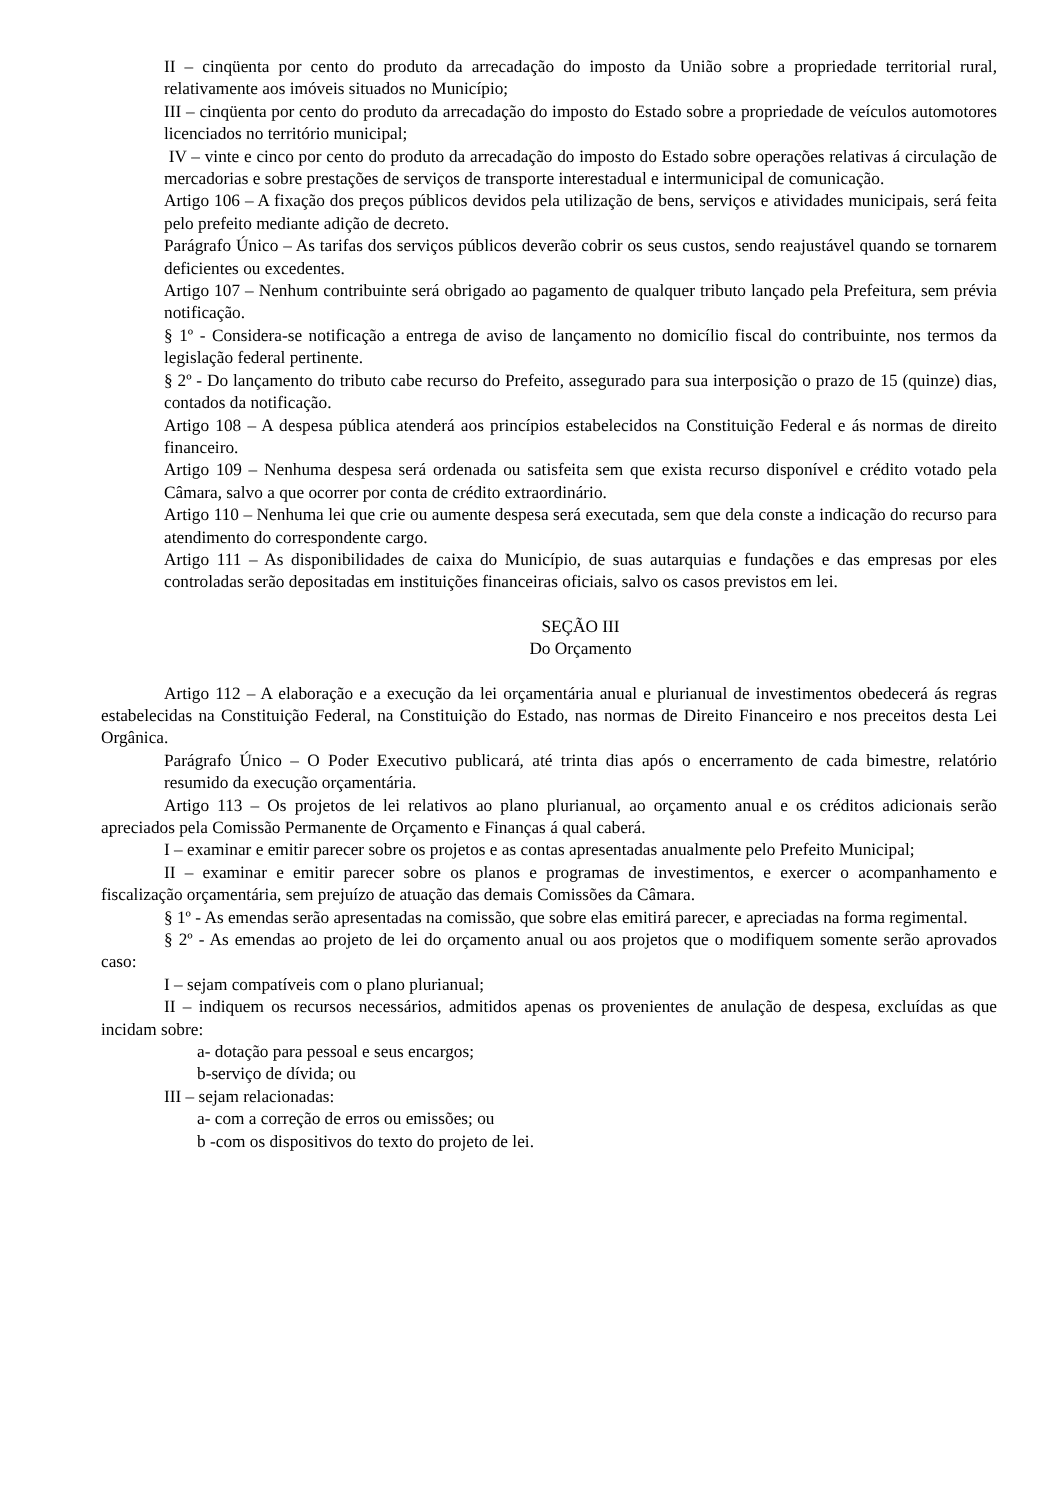II – cinqüenta por cento do produto da arrecadação do imposto da União sobre a propriedade territorial rural, relativamente aos imóveis situados no Município;
III – cinqüenta por cento do produto da arrecadação do imposto do Estado sobre a propriedade de veículos automotores licenciados no território municipal;
IV – vinte e cinco por cento do produto da arrecadação do imposto do Estado sobre operações relativas á circulação de mercadorias e sobre prestações de serviços de transporte interestadual e intermunicipal de comunicação.
Artigo 106 – A fixação dos preços públicos devidos pela utilização de bens, serviços e atividades municipais, será feita pelo prefeito mediante adição de decreto.
Parágrafo Único – As tarifas dos serviços públicos deverão cobrir os seus custos, sendo reajustável quando se tornarem deficientes ou excedentes.
Artigo 107 – Nenhum contribuinte será obrigado ao pagamento de qualquer tributo lançado pela Prefeitura, sem prévia notificação.
§ 1º - Considera-se notificação a entrega de aviso de lançamento no domicílio fiscal do contribuinte, nos termos da legislação federal pertinente.
§ 2º - Do lançamento do tributo cabe recurso do Prefeito, assegurado para sua interposição o prazo de 15 (quinze) dias, contados da notificação.
Artigo 108 – A despesa pública atenderá aos princípios estabelecidos na Constituição Federal e ás normas de direito financeiro.
Artigo 109 – Nenhuma despesa será ordenada ou satisfeita sem que exista recurso disponível e crédito votado pela Câmara, salvo a que ocorrer por conta de crédito extraordinário.
Artigo 110 – Nenhuma lei que crie ou aumente despesa será executada, sem que dela conste a indicação do recurso para atendimento do correspondente cargo.
Artigo 111 – As disponibilidades de caixa do Município, de suas autarquias e fundações e das empresas por eles controladas serão depositadas em instituições financeiras oficiais, salvo os casos previstos em lei.
SEÇÃO III
Do Orçamento
Artigo 112 – A elaboração e a execução da lei orçamentária anual e plurianual de investimentos obedecerá ás regras estabelecidas na Constituição Federal, na Constituição do Estado, nas normas de Direito Financeiro e nos preceitos desta Lei Orgânica.
Parágrafo Único – O Poder Executivo publicará, até trinta dias após o encerramento de cada bimestre, relatório resumido da execução orçamentária.
Artigo 113 – Os projetos de lei relativos ao plano plurianual, ao orçamento anual e os créditos adicionais serão apreciados pela Comissão Permanente de Orçamento e Finanças á qual caberá.
I – examinar e emitir parecer sobre os projetos e as contas apresentadas anualmente pelo Prefeito Municipal;
II – examinar e emitir parecer sobre os planos e programas de investimentos, e exercer o acompanhamento e fiscalização orçamentária, sem prejuízo de atuação das demais Comissões da Câmara.
§ 1º - As emendas serão apresentadas na comissão, que sobre elas emitirá parecer, e apreciadas na forma regimental.
§ 2º - As emendas ao projeto de lei do orçamento anual ou aos projetos que o modifiquem somente serão aprovados caso:
I – sejam compatíveis com o plano plurianual;
II – indiquem os recursos necessários, admitidos apenas os provenientes de anulação de despesa, excluídas as que incidam sobre:
a- dotação para pessoal e seus encargos;
b-serviço de dívida; ou
III – sejam relacionadas:
a- com a correção de erros ou emissões; ou
b -com os dispositivos do texto do projeto de lei.